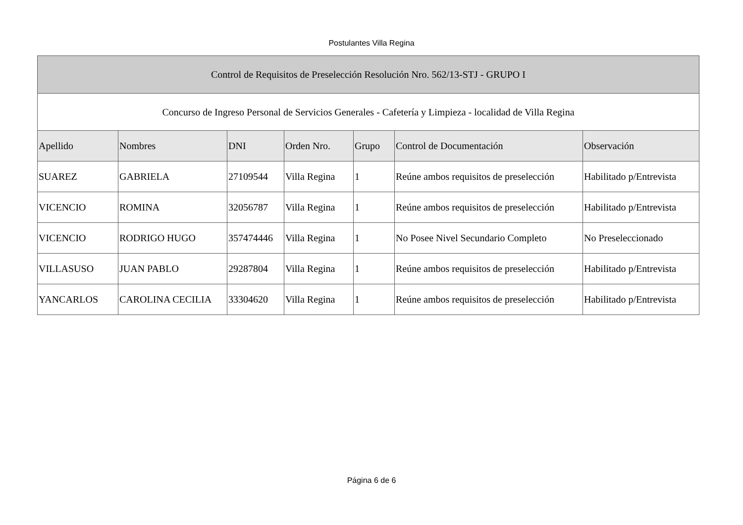Postulantes Villa Regina
| Control de Requisitos de Preselección Resolución Nro. 562/13-STJ - GRUPO I | | | | | | |
| --- | --- | --- | --- | --- | --- | --- |
| Concurso de Ingreso Personal de Servicios Generales - Cafetería y Limpieza - localidad de Villa Regina | | | | | | |
| Apellido | Nombres | DNI | Orden Nro. | Grupo | Control de Documentación | Observación |
| SUAREZ | GABRIELA | 27109544 | Villa Regina | 1 | Reúne ambos requisitos de preselección | Habilitado p/Entrevista |
| VICENCIO | ROMINA | 32056787 | Villa Regina | 1 | Reúne ambos requisitos de preselección | Habilitado p/Entrevista |
| VICENCIO | RODRIGO HUGO | 357474446 | Villa Regina | 1 | No Posee Nivel Secundario Completo | No Preseleccionado |
| VILLASUSO | JUAN PABLO | 29287804 | Villa Regina | 1 | Reúne ambos requisitos de preselección | Habilitado p/Entrevista |
| YANCARLOS | CAROLINA CECILIA | 33304620 | Villa Regina | 1 | Reúne ambos requisitos de preselección | Habilitado p/Entrevista |
Página 6 de 6